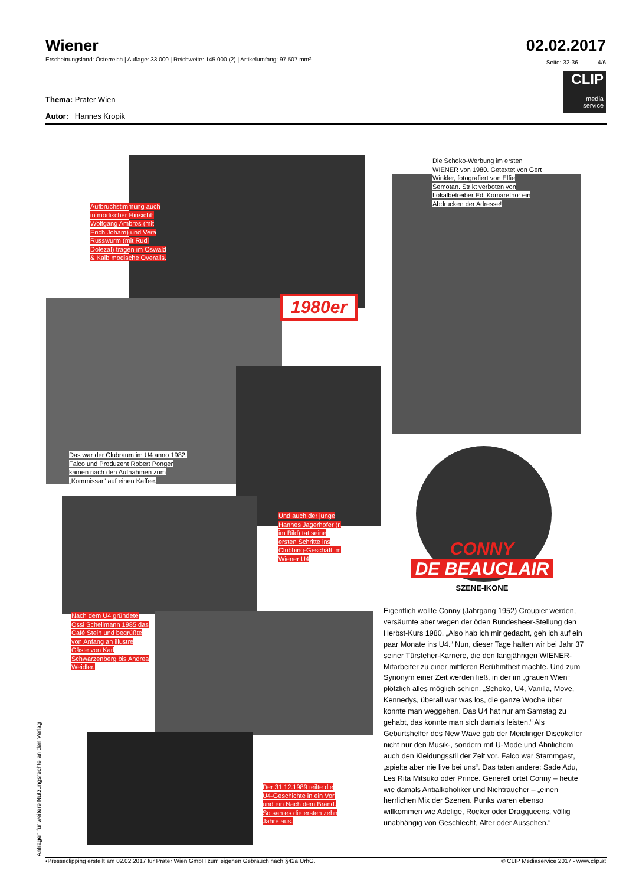Wiener
02.02.2017
Erscheinungsland: Österreich | Auflage: 33.000 | Reichweite: 145.000 (2) | Artikelumfang: 97.507 mm²
Seite: 32-36 4/6
CLIP
media
service
Thema: Prater Wien
Autor: Hannes Kropik
Aufbruchstimmung auch in modischer Hinsicht: Wolfgang Ambros (mit Erich Joham) und Vera Russwurm (mit Rudi Dolezal) tragen im Oswald & Kalb modische Overalls.
1980er
Die Schoko-Werbung im ersten WIENER von 1980. Getextet von Gert Winkler, fotografiert von Elfie Semotan. Strikt verboten von Lokalbetreiber Edi Komaretho: ein Abdrucken der Adresse!
Das war der Clubraum im U4 anno 1982. Falco und Produzent Robert Ponger kamen nach den Aufnahmen zum „Kommissar“ auf einen Kaffee.
Und auch der junge Hannes Jagerhofer (r. im Bild) tat seine ersten Schritte ins Clubbing-Geschäft im Wiener U4
CONNY
DE BEAUCLAIR
SZENE-IKONE
Nach dem U4 gründete Ossi Schellmann 1985 das Café Stein und begrüßte von Anfang an illustre Gäste von Karl Schwarzenberg bis Andrea Weidler.
Der 31.12.1989 teilte die U4-Geschichte in ein Vor und ein Nach dem Brand. So sah es die ersten zehn Jahre aus.
Eigentlich wollte Conny (Jahrgang 1952) Croupier werden, versäumte aber wegen der öden Bundesheer-Stellung den Herbst-Kurs 1980. „Also hab ich mir gedacht, geh ich auf ein paar Monate ins U4.“ Nun, dieser Tage halten wir bei Jahr 37 seiner Türsteher-Karriere, die den langjährigen WIENER-Mitarbeiter zu einer mittleren Berühmtheit machte. Und zum Synonym einer Zeit werden ließ, in der im „grauen Wien“ plötzlich alles möglich schien. „Schoko, U4, Vanilla, Move, Kennedys, überall war was los, die ganze Woche über konnte man weggehen. Das U4 hat nur am Samstag zu gehabt, das konnte man sich damals leisten.“ Als Geburtshelfer des New Wave gab der Meidlinger Discokeller nicht nur den Musik-, sondern mit U-Mode und Ähnlichem auch den Kleidungsstil der Zeit vor. Falco war Stammgast, „spielte aber nie live bei uns“. Das taten andere: Sade Adu, Les Rita Mitsuko oder Prince. Generell ortet Conny – heute wie damals Antialkoholiker und Nichtraucher – „einen herrlichen Mix der Szenen. Punks waren ebenso willkommen wie Adelige, Rocker oder Dragqueens, völlig unabhängig von Geschlecht, Alter oder Aussehen.“
Anfragen für weitere Nutzungsrechte an den Verlag •Presseclipping erstellt am 02.02.2017 für Prater Wien GmbH zum eigenen Gebrauch nach §42a UrhG. © CLIP Mediaservice 2017 - www.clip.at